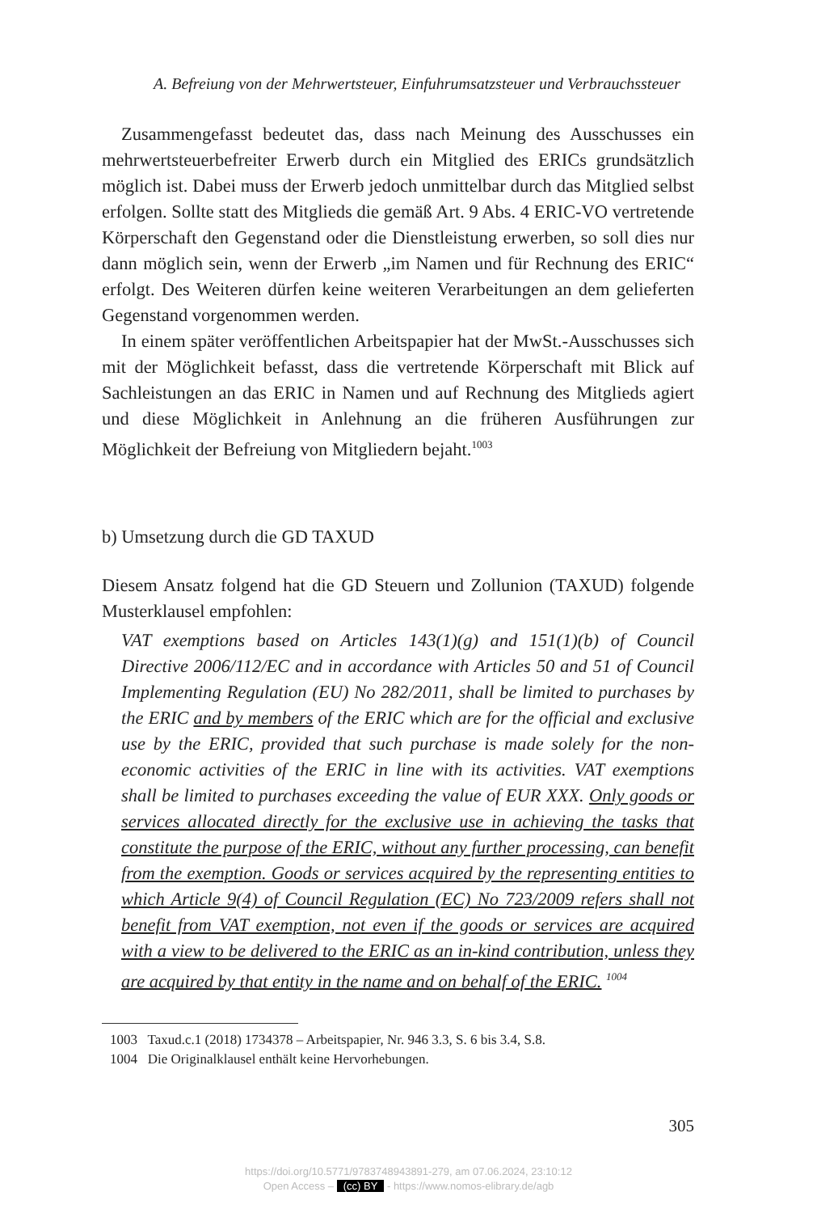A. Befreiung von der Mehrwertsteuer, Einfuhrumsatzsteuer und Verbrauchssteuer
Zusammengefasst bedeutet das, dass nach Meinung des Ausschusses ein mehrwertsteuerbefreiter Erwerb durch ein Mitglied des ERICs grundsätzlich möglich ist. Dabei muss der Erwerb jedoch unmittelbar durch das Mitglied selbst erfolgen. Sollte statt des Mitglieds die gemäß Art. 9 Abs. 4 ERIC-VO vertretende Körperschaft den Gegenstand oder die Dienstleistung erwerben, so soll dies nur dann möglich sein, wenn der Erwerb „im Namen und für Rechnung des ERIC“ erfolgt. Des Weiteren dürfen keine weiteren Verarbeitungen an dem gelieferten Gegenstand vorgenommen werden.
In einem später veröffentlichen Arbeitspapier hat der MwSt.-Ausschusses sich mit der Möglichkeit befasst, dass die vertretende Körperschaft mit Blick auf Sachleistungen an das ERIC in Namen und auf Rechnung des Mitglieds agiert und diese Möglichkeit in Anlehnung an die früheren Ausführungen zur Möglichkeit der Befreiung von Mitgliedern bejaht.<sup>1003</sup>
b) Umsetzung durch die GD TAXUD
Diesem Ansatz folgend hat die GD Steuern und Zollunion (TAXUD) folgende Musterklausel empfohlen:
VAT exemptions based on Articles 143(1)(g) and 151(1)(b) of Council Directive 2006/112/EC and in accordance with Articles 50 and 51 of Council Implementing Regulation (EU) No 282/2011, shall be limited to purchases by the ERIC and by members of the ERIC which are for the official and exclusive use by the ERIC, provided that such purchase is made solely for the non-economic activities of the ERIC in line with its activities. VAT exemptions shall be limited to purchases exceeding the value of EUR XXX. Only goods or services allocated directly for the exclusive use in achieving the tasks that constitute the purpose of the ERIC, without any further processing, can benefit from the exemption. Goods or services acquired by the representing entities to which Article 9(4) of Council Regulation (EC) No 723/2009 refers shall not benefit from VAT exemption, not even if the goods or services are acquired with a view to be delivered to the ERIC as an in-kind contribution, unless they are acquired by that entity in the name and on behalf of the ERIC. <sup>1004</sup>
1003 Taxud.c.1 (2018) 1734378 – Arbeitspapier, Nr. 946 3.3, S. 6 bis 3.4, S.8.
1004 Die Originalklausel enthält keine Hervorhebungen.
305
https://doi.org/10.5771/9783748943891-279, am 07.06.2024, 23:10:12
Open Access – (cc) BY - https://www.nomos-elibrary.de/agb